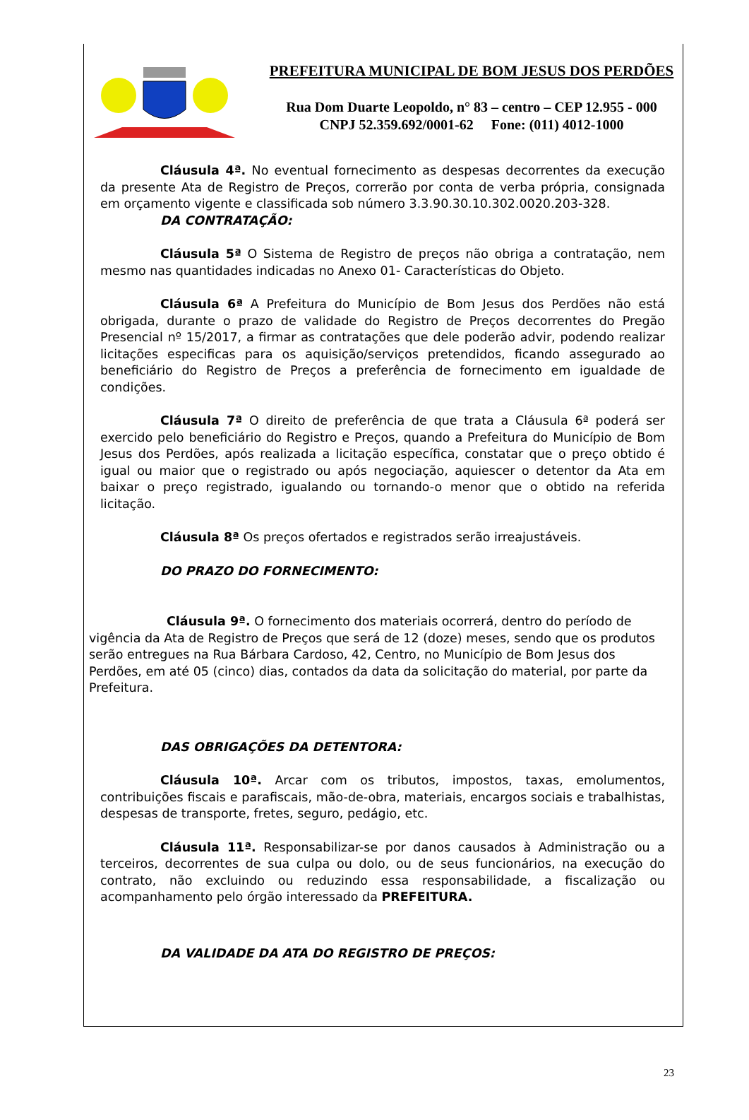PREFEITURA MUNICIPAL DE BOM JESUS DOS PERDÕES
Rua Dom Duarte Leopoldo, n° 83 – centro – CEP 12.955 - 000
CNPJ 52.359.692/0001-62 Fone: (011) 4012-1000
Cláusula 4ª. No eventual fornecimento as despesas decorrentes da execução da presente Ata de Registro de Preços, correrão por conta de verba própria, consignada em orçamento vigente e classificada sob número 3.3.90.30.10.302.0020.203-328.
DA CONTRATAÇÃO:
Cláusula 5ª O Sistema de Registro de preços não obriga a contratação, nem mesmo nas quantidades indicadas no Anexo 01- Características do Objeto.
Cláusula 6ª A Prefeitura do Município de Bom Jesus dos Perdões não está obrigada, durante o prazo de validade do Registro de Preços decorrentes do Pregão Presencial nº 15/2017, a firmar as contratações que dele poderão advir, podendo realizar licitações especificas para os aquisição/serviços pretendidos, ficando assegurado ao beneficiário do Registro de Preços a preferência de fornecimento em igualdade de condições.
Cláusula 7ª O direito de preferência de que trata a Cláusula 6ª poderá ser exercido pelo beneficiário do Registro e Preços, quando a Prefeitura do Município de Bom Jesus dos Perdões, após realizada a licitação específica, constatar que o preço obtido é igual ou maior que o registrado ou após negociação, aquiescer o detentor da Ata em baixar o preço registrado, igualando ou tornando-o menor que o obtido na referida licitação.
Cláusula 8ª Os preços ofertados e registrados serão irreajustáveis.
DO PRAZO DO FORNECIMENTO:
Cláusula 9ª. O fornecimento dos materiais ocorrerá, dentro do período de vigência da Ata de Registro de Preços que será de 12 (doze) meses, sendo que os produtos serão entregues na Rua Bárbara Cardoso, 42, Centro, no Município de Bom Jesus dos Perdões, em até 05 (cinco) dias, contados da data da solicitação do material, por parte da Prefeitura.
DAS OBRIGAÇÕES DA DETENTORA:
Cláusula 10ª. Arcar com os tributos, impostos, taxas, emolumentos, contribuições fiscais e parafiscais, mão-de-obra, materiais, encargos sociais e trabalhistas, despesas de transporte, fretes, seguro, pedágio, etc.
Cláusula 11ª. Responsabilizar-se por danos causados à Administração ou a terceiros, decorrentes de sua culpa ou dolo, ou de seus funcionários, na execução do contrato, não excluindo ou reduzindo essa responsabilidade, a fiscalização ou acompanhamento pelo órgão interessado da PREFEITURA.
DA VALIDADE DA ATA DO REGISTRO DE PREÇOS:
23